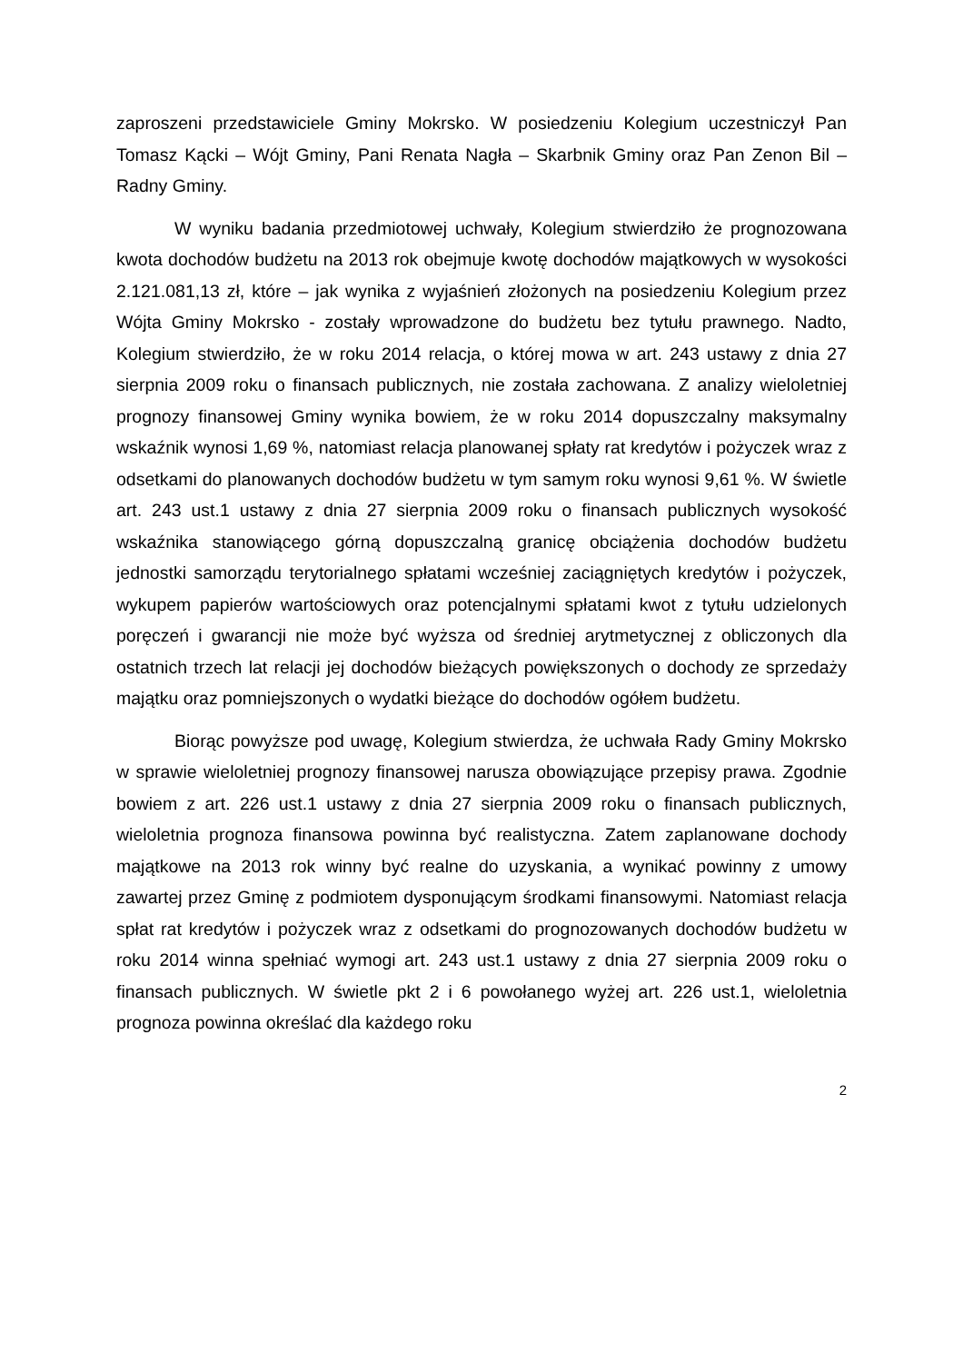zaproszeni przedstawiciele Gminy Mokrsko. W posiedzeniu Kolegium uczestniczył Pan Tomasz Kącki – Wójt Gminy, Pani Renata Nagła – Skarbnik Gminy oraz Pan Zenon Bil – Radny Gminy.
W wyniku badania przedmiotowej uchwały, Kolegium stwierdziło że prognozowana kwota dochodów budżetu na 2013 rok obejmuje kwotę dochodów majątkowych w wysokości 2.121.081,13 zł, które – jak wynika z wyjaśnień złożonych na posiedzeniu Kolegium przez Wójta Gminy Mokrsko - zostały wprowadzone do budżetu bez tytułu prawnego. Nadto, Kolegium stwierdziło, że w roku 2014 relacja, o której mowa w art. 243 ustawy z dnia 27 sierpnia 2009 roku o finansach publicznych, nie została zachowana. Z analizy wieloletniej prognozy finansowej Gminy wynika bowiem, że w roku 2014 dopuszczalny maksymalny wskaźnik wynosi 1,69 %, natomiast relacja planowanej spłaty rat kredytów i pożyczek wraz z odsetkami do planowanych dochodów budżetu w tym samym roku wynosi 9,61 %. W świetle art. 243 ust.1 ustawy z dnia 27 sierpnia 2009 roku o finansach publicznych wysokość wskaźnika stanowiącego górną dopuszczalną granicę obciążenia dochodów budżetu jednostki samorządu terytorialnego spłatami wcześniej zaciągniętych kredytów i pożyczek, wykupem papierów wartościowych oraz potencjalnymi spłatami kwot z tytułu udzielonych poręczeń i gwarancji nie może być wyższa od średniej arytmetycznej z obliczonych dla ostatnich trzech lat relacji jej dochodów bieżących powiększonych o dochody ze sprzedaży majątku oraz pomniejszonych o wydatki bieżące do dochodów ogółem budżetu.
Biorąc powyższe pod uwagę, Kolegium stwierdza, że uchwała Rady Gminy Mokrsko w sprawie wieloletniej prognozy finansowej narusza obowiązujące przepisy prawa. Zgodnie bowiem z art. 226 ust.1 ustawy z dnia 27 sierpnia 2009 roku o finansach publicznych, wieloletnia prognoza finansowa powinna być realistyczna. Zatem zaplanowane dochody majątkowe na 2013 rok winny być realne do uzyskania, a wynikać powinny z umowy zawartej przez Gminę z podmiotem dysponującym środkami finansowymi. Natomiast relacja spłat rat kredytów i pożyczek wraz z odsetkami do prognozowanych dochodów budżetu w roku 2014 winna spełniać wymogi art. 243 ust.1 ustawy z dnia 27 sierpnia 2009 roku o finansach publicznych. W świetle pkt 2 i 6 powołanego wyżej art. 226 ust.1, wieloletnia prognoza powinna określać dla każdego roku
2